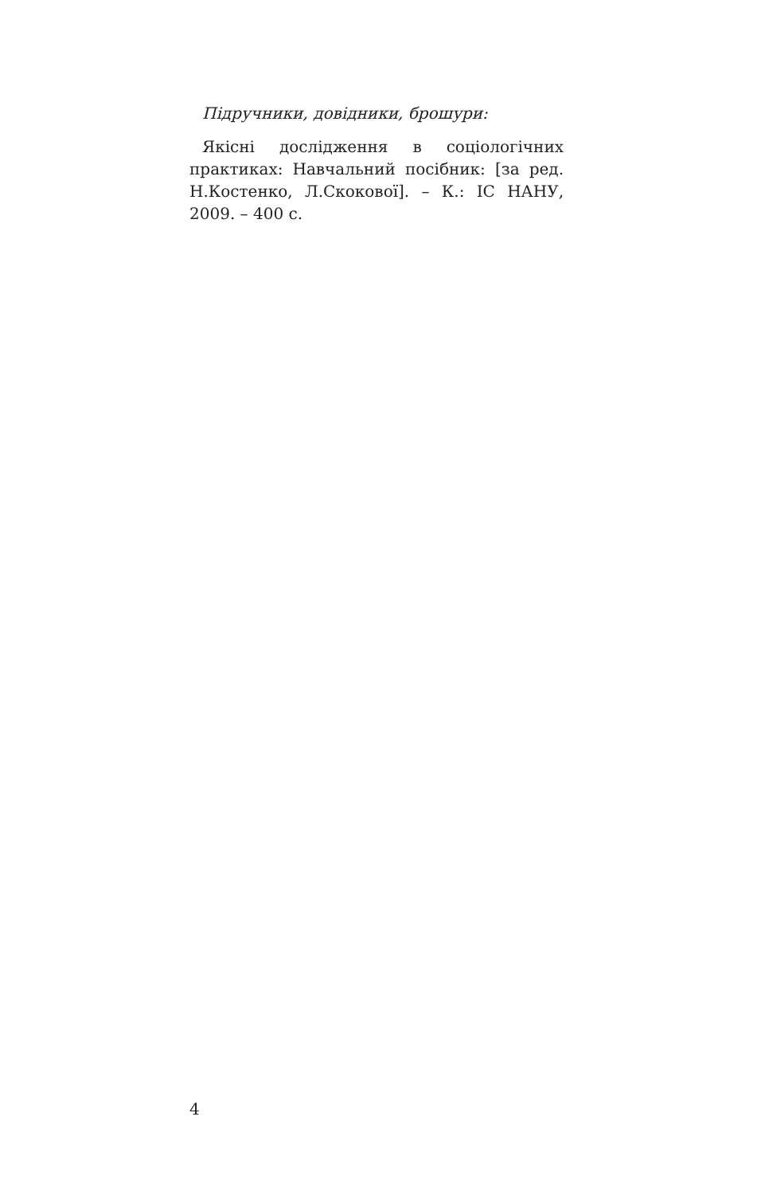Підручники, довідники, брошури:
Якісні дослідження в соціологічних практиках: Навчальний посібник: [за ред. Н.Костенко, Л.Скокової]. – К.: ІС НАНУ, 2009. – 400 с.
4